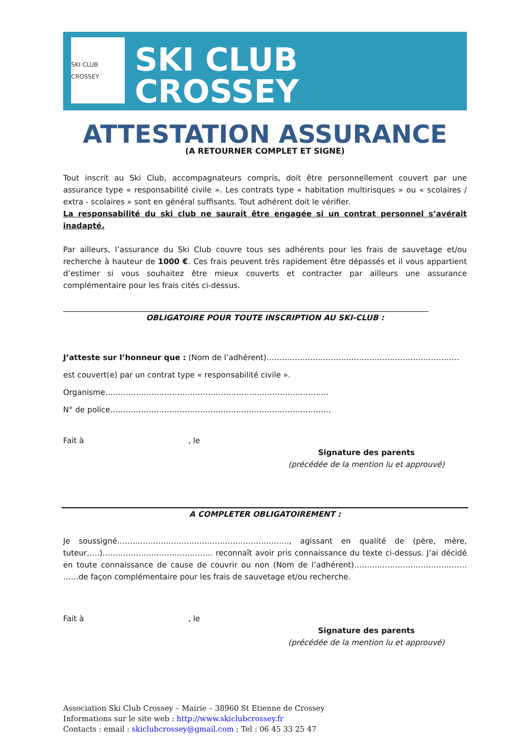SKI CLUB CROSSEY
SKI CLUB CROSSEY
ATTESTATION ASSURANCE
(A RETOURNER COMPLET ET SIGNE)
Tout inscrit au Ski Club, accompagnateurs compris, doit être personnellement couvert par une assurance type « responsabilité civile ». Les contrats type « habitation multirisques » ou « scolaires / extra - scolaires » sont en général suffisants. Tout adhérent doit le vérifier.
La responsabilité du ski club ne saurait être engagée si un contrat personnel s’avérait inadapté.
Par ailleurs, l’assurance du Ski Club couvre tous ses adhérents pour les frais de sauvetage et/ou recherche à hauteur de 1000 €. Ces frais peuvent très rapidement être dépassés et il vous appartient d’estimer si vous souhaitez être mieux couverts et contracter par ailleurs une assurance complémentaire pour les frais cités ci-dessus.
OBLIGATOIRE POUR TOUTE INSCRIPTION AU SKI-CLUB :
J’atteste sur l’honneur que : (Nom de l’adhérent)…………………………………………………………………
est couvert(e) par un contrat type « responsabilité civile ».
Organisme……………………………………………………………………………
N° de police…………………………………………………………………………..
Fait à , le
Signature des parents
(précédée de la mention lu et approuvé)
A COMPLETER OBLIGATOIREMENT :
Je soussigné…………………………………………………………., agissant en qualité de (père, mère, tuteur,….)……………………………………. reconnaît avoir pris connaissance du texte ci-dessus. J’ai décidé en toute connaissance de cause de couvrir ou non (Nom de l’adhérent)……….……………………………. ……de façon complémentaire pour les frais de sauvetage et/ou recherche.
Fait à , le
Signature des parents
(précédée de la mention lu et approuvé)
Association Ski Club Crossey – Mairie – 38960 St Etienne de Crossey
Informations sur le site web : http://www.skiclubcrossey.fr
Contacts : email : skiclubcrossey@gmail.com ; Tel : 06 45 33 25 47